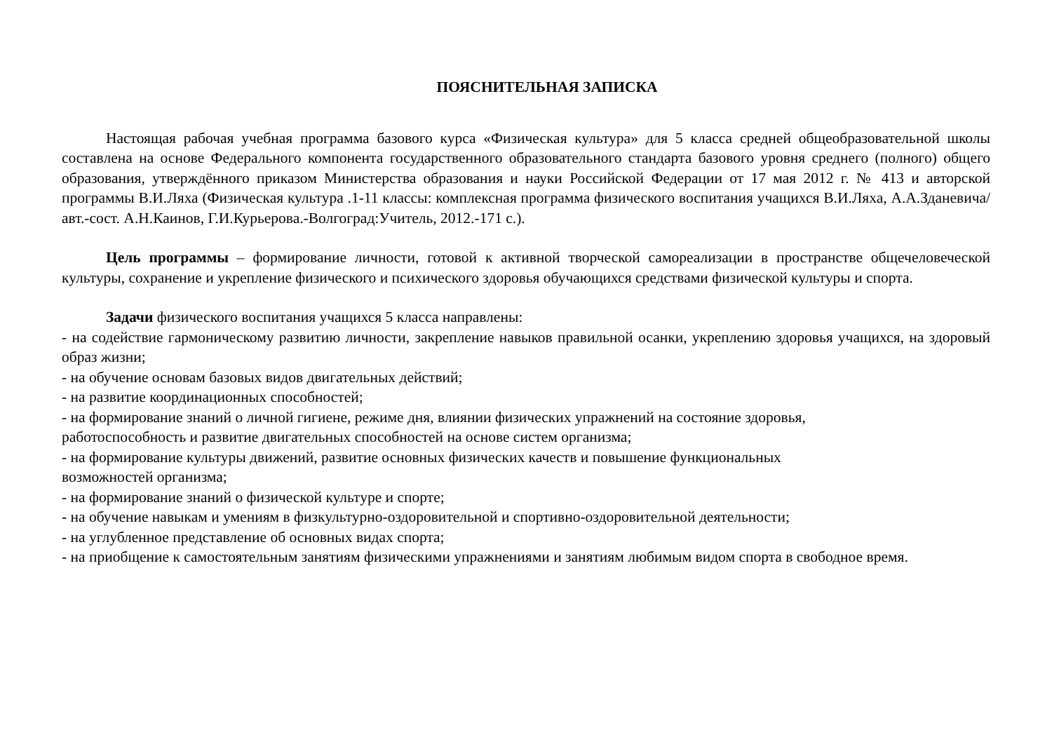ПОЯСНИТЕЛЬНАЯ ЗАПИСКА
Настоящая рабочая учебная программа базового курса «Физическая культура» для 5 класса средней общеобразовательной школы составлена на основе Федерального компонента государственного образовательного стандарта базового уровня среднего (полного) общего образования, утверждённого приказом Министерства образования и науки Российской Федерации от 17 мая 2012 г. № 413 и авторской программы В.И.Ляха (Физическая культура .1-11 классы: комплексная программа физического воспитания учащихся В.И.Ляха, А.А.Зданевича/авт.-сост. А.Н.Каинов, Г.И.Курьерова.-Волгоград:Учитель, 2012.-171 с.).
Цель программы – формирование личности, готовой к активной творческой самореализации в пространстве общечеловеческой культуры, сохранение и укрепление физического и психического здоровья обучающихся средствами физической культуры и спорта.
Задачи физического воспитания учащихся 5 класса направлены:
- на содействие гармоническому развитию личности, закрепление навыков правильной осанки, укреплению здоровья учащихся, на здоровый образ жизни;
- на обучение основам базовых видов двигательных действий;
- на развитие координационных способностей;
- на формирование знаний о личной гигиене, режиме дня, влиянии физических упражнений на состояние здоровья,
работоспособность и развитие двигательных способностей на основе систем организма;
- на формирование культуры движений, развитие основных физических качеств и повышение функциональных
возможностей организма;
- на формирование знаний о физической культуре и спорте;
- на обучение навыкам и умениям в физкультурно-оздоровительной и спортивно-оздоровительной деятельности;
- на углубленное представление об основных видах спорта;
- на приобщение к самостоятельным занятиям физическими упражнениями и занятиям любимым видом спорта в свободное время.